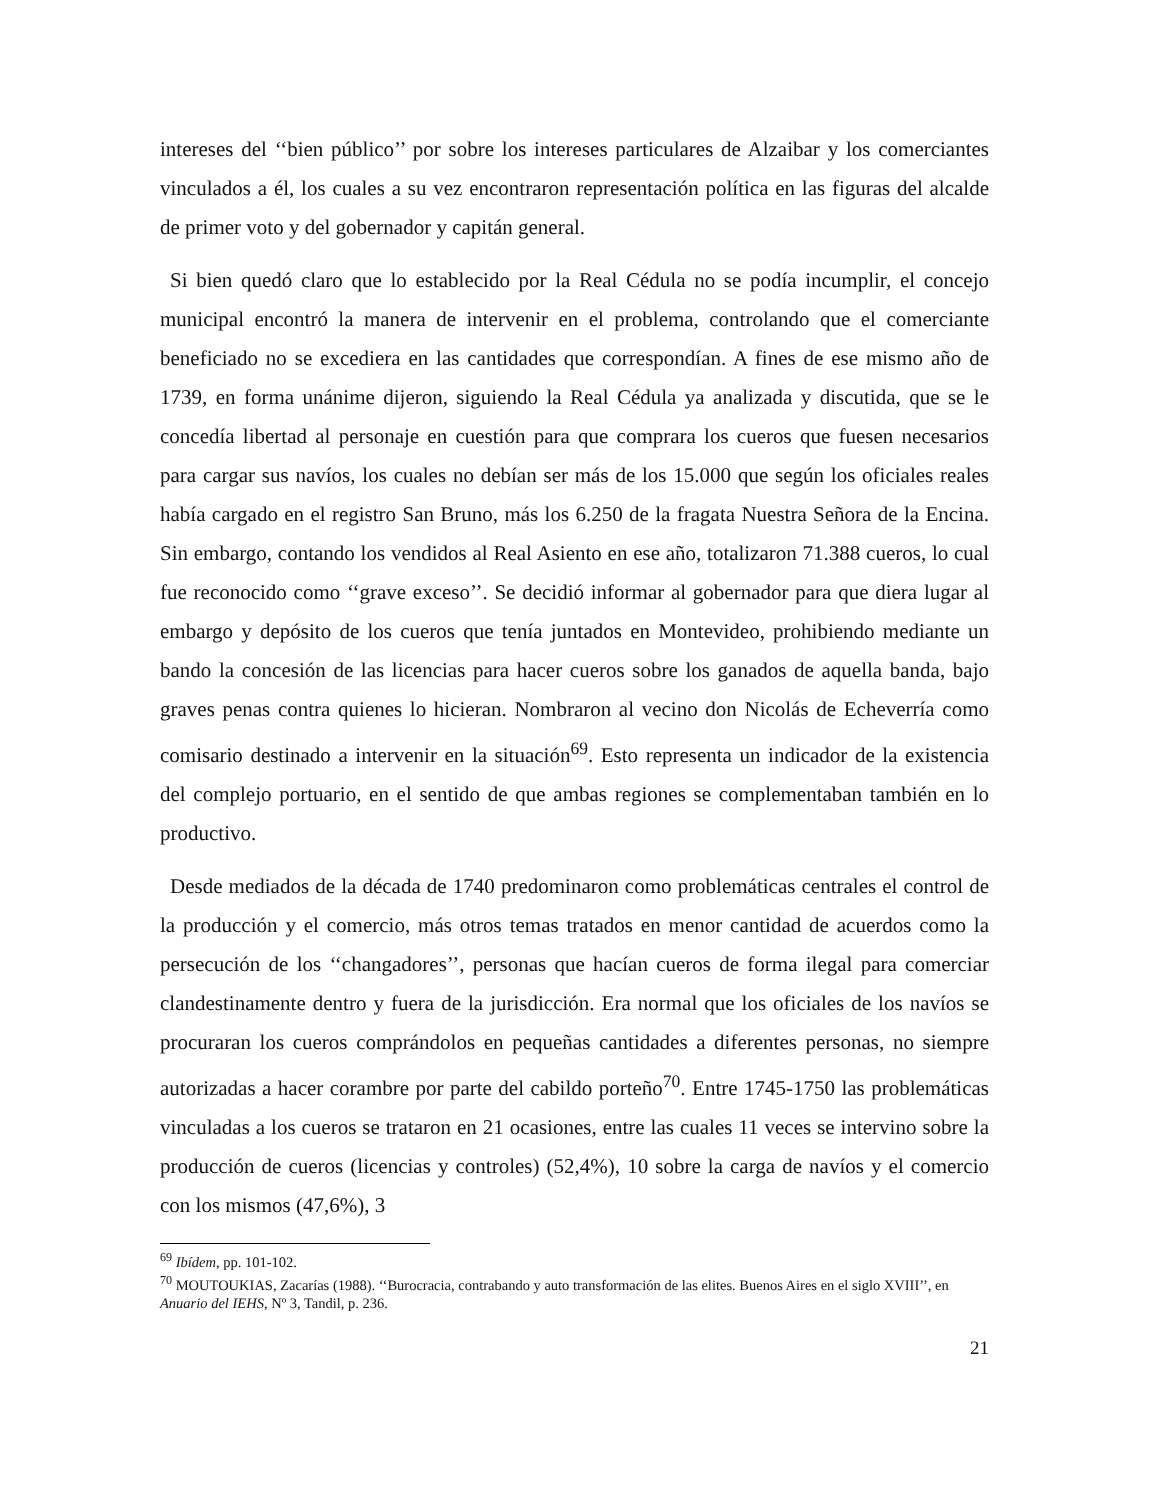intereses del ‘‘bien público’’ por sobre los intereses particulares de Alzaibar y los comerciantes vinculados a él, los cuales a su vez encontraron representación política en las figuras del alcalde de primer voto y del gobernador y capitán general.
Si bien quedó claro que lo establecido por la Real Cédula no se podía incumplir, el concejo municipal encontró la manera de intervenir en el problema, controlando que el comerciante beneficiado no se excediera en las cantidades que correspondían. A fines de ese mismo año de 1739, en forma unánime dijeron, siguiendo la Real Cédula ya analizada y discutida, que se le concedía libertad al personaje en cuestión para que comprara los cueros que fuesen necesarios para cargar sus navíos, los cuales no debían ser más de los 15.000 que según los oficiales reales había cargado en el registro San Bruno, más los 6.250 de la fragata Nuestra Señora de la Encina. Sin embargo, contando los vendidos al Real Asiento en ese año, totalizaron 71.388 cueros, lo cual fue reconocido como ‘‘grave exceso’’. Se decidió informar al gobernador para que diera lugar al embargo y depósito de los cueros que tenía juntados en Montevideo, prohibiendo mediante un bando la concesión de las licencias para hacer cueros sobre los ganados de aquella banda, bajo graves penas contra quienes lo hicieran. Nombraron al vecino don Nicolás de Echeverría como comisario destinado a intervenir en la situación<sup>69</sup>. Esto representa un indicador de la existencia del complejo portuario, en el sentido de que ambas regiones se complementaban también en lo productivo.
Desde mediados de la década de 1740 predominaron como problemáticas centrales el control de la producción y el comercio, más otros temas tratados en menor cantidad de acuerdos como la persecución de los ‘‘changadores’’, personas que hacían cueros de forma ilegal para comerciar clandestinamente dentro y fuera de la jurisdicción. Era normal que los oficiales de los navíos se procuraran los cueros comprándolos en pequeñas cantidades a diferentes personas, no siempre autorizadas a hacer corambre por parte del cabildo porteño<sup>70</sup>. Entre 1745-1750 las problemáticas vinculadas a los cueros se trataron en 21 ocasiones, entre las cuales 11 veces se intervino sobre la producción de cueros (licencias y controles) (52,4%), 10 sobre la carga de navíos y el comercio con los mismos (47,6%), 3
<sup>69</sup> Ibídem, pp. 101-102.
<sup>70</sup> MOUTOUKIAS, Zacarías (1988). ‘‘Burocracia, contrabando y auto transformación de las elites. Buenos Aires en el siglo XVIII’’, en Anuario del IEHS, Nº 3, Tandil, p. 236.
21